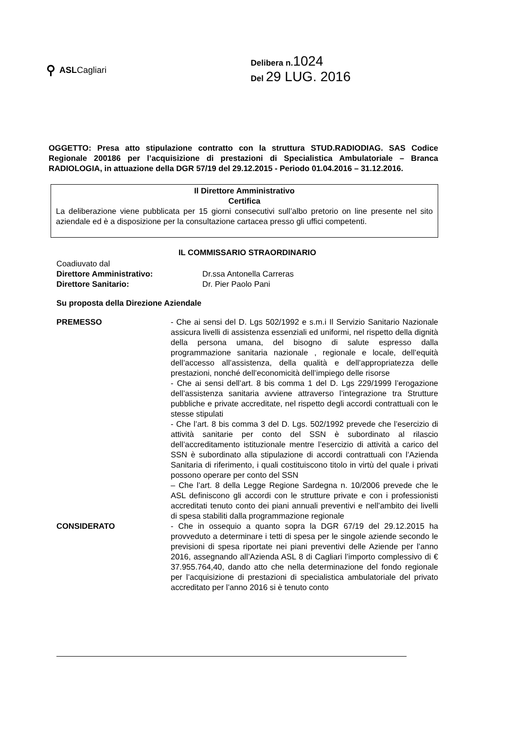⚲ ASLCagliari
Delibera n.1024
Del 29 LUG. 2016
OGGETTO: Presa atto stipulazione contratto con la struttura STUD.RADIODIAG. SAS Codice Regionale 200186 per l’acquisizione di prestazioni di Specialistica Ambulatoriale – Branca RADIOLOGIA, in attuazione della DGR 57/19 del 29.12.2015 - Periodo 01.04.2016 – 31.12.2016.
Il Direttore Amministrativo
Certifica
La deliberazione viene pubblicata per 15 giorni consecutivi sull’albo pretorio on line presente nel sito aziendale ed è a disposizione per la consultazione cartacea presso gli uffici competenti.
IL COMMISSARIO STRAORDINARIO
Coadiuvato dal
Direttore Amministrativo: Dr.ssa Antonella Carreras
Direttore Sanitario: Dr. Pier Paolo Pani
Su proposta della Direzione Aziendale
PREMESSO - Che ai sensi del D. Lgs 502/1992 e s.m.i Il Servizio Sanitario Nazionale assicura livelli di assistenza essenziali ed uniformi, nel rispetto della dignità della persona umana, del bisogno di salute espresso dalla programmazione sanitaria nazionale , regionale e locale, dell’equità dell’accesso all’assistenza, della qualità e dell’appropriatezza delle prestazioni, nonché dell’economicità dell’impiego delle risorse
- Che ai sensi dell’art. 8 bis comma 1 del D. Lgs 229/1999 l’erogazione dell’assistenza sanitaria avviene attraverso l’integrazione tra Strutture pubbliche e private accreditate, nel rispetto degli accordi contrattuali con le stesse stipulati
- Che l’art. 8 bis comma 3 del D. Lgs. 502/1992 prevede che l’esercizio di attività sanitarie per conto del SSN è subordinato al rilascio dell’accreditamento istituzionale mentre l’esercizio di attività a carico del SSN è subordinato alla stipulazione di accordi contrattuali con l’Azienda Sanitaria di riferimento, i quali costituiscono titolo in virtù del quale i privati possono operare per conto del SSN
– Che l’art. 8 della Legge Regione Sardegna n. 10/2006 prevede che le ASL definiscono gli accordi con le strutture private e con i professionisti accreditati tenuto conto dei piani annuali preventivi e nell’ambito dei livelli di spesa stabiliti dalla programmazione regionale
CONSIDERATO - Che in ossequio a quanto sopra la DGR 67/19 del 29.12.2015 ha provveduto a determinare i tetti di spesa per le singole aziende secondo le previsioni di spesa riportate nei piani preventivi delle Aziende per l’anno 2016, assegnando all’Azienda ASL 8 di Cagliari l’importo complessivo di € 37.955.764,40, dando atto che nella determinazione del fondo regionale per l’acquisizione di prestazioni di specialistica ambulatoriale del privato accreditato per l’anno 2016 si è tenuto conto